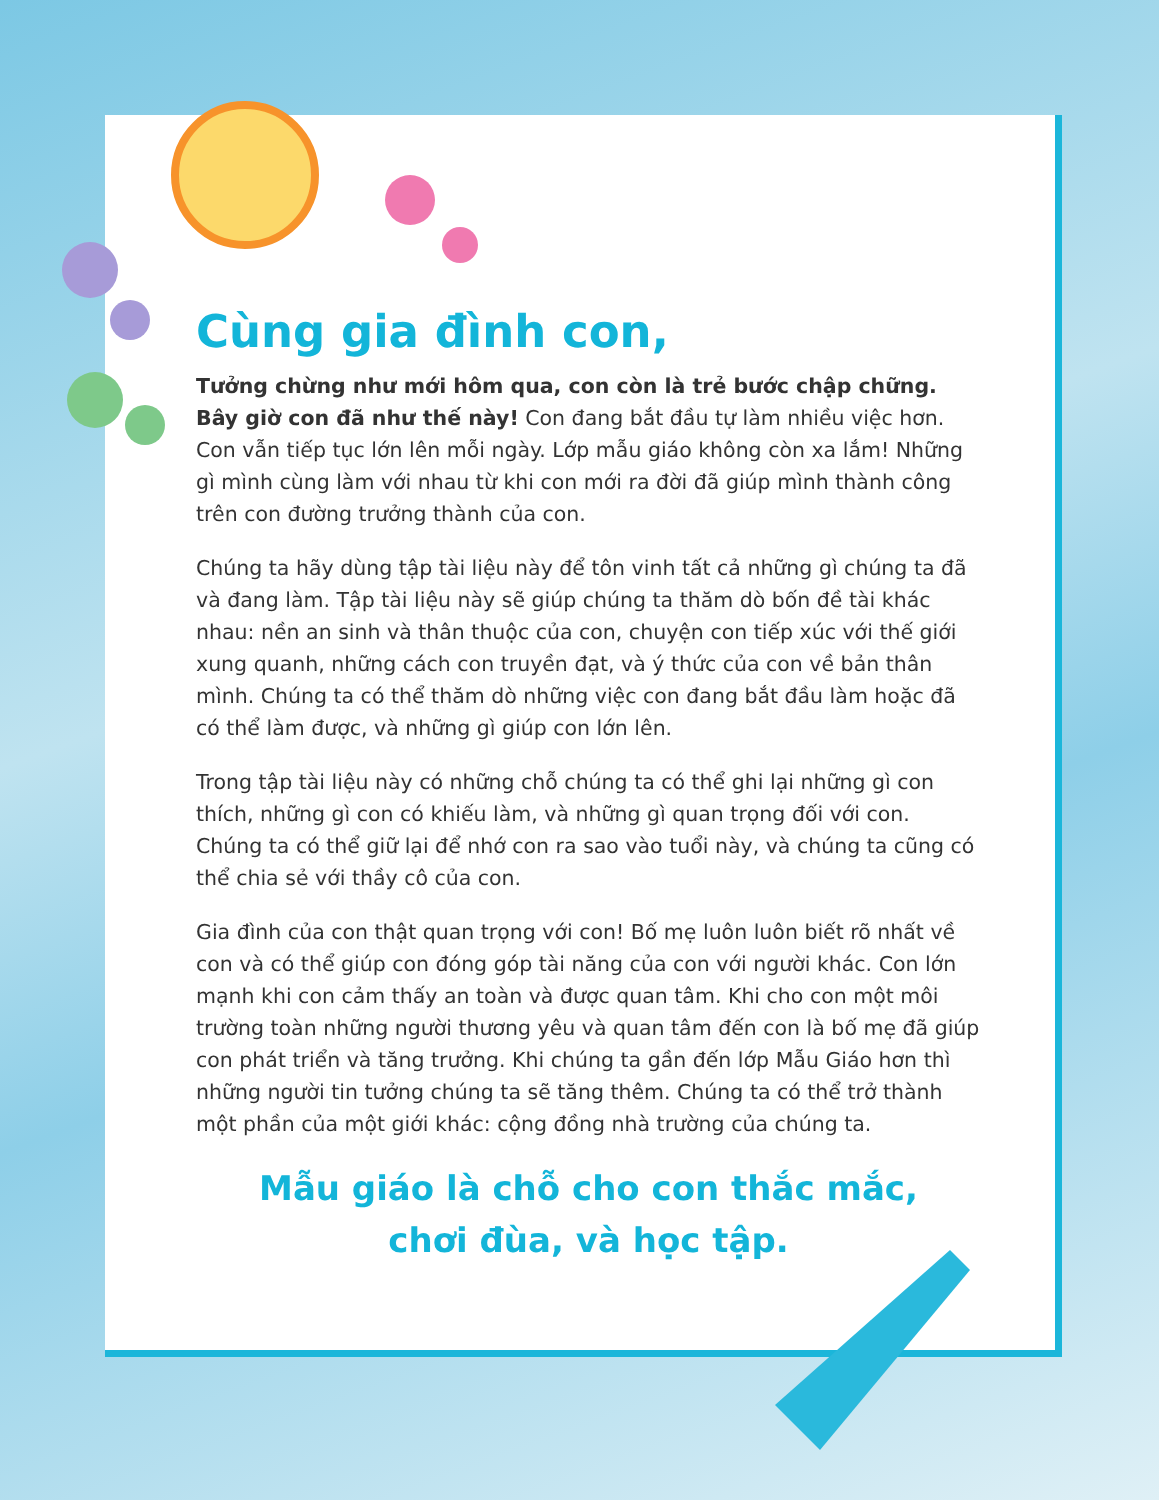Cùng gia đình con,
Tưởng chừng như mới hôm qua, con còn là trẻ bước chập chững. Bây giờ con đã như thế này! Con đang bắt đầu tự làm nhiều việc hơn. Con vẫn tiếp tục lớn lên mỗi ngày. Lớp mẫu giáo không còn xa lắm! Những gì mình cùng làm với nhau từ khi con mới ra đời đã giúp mình thành công trên con đường trưởng thành của con.
Chúng ta hãy dùng tập tài liệu này để tôn vinh tất cả những gì chúng ta đã và đang làm. Tập tài liệu này sẽ giúp chúng ta thăm dò bốn đề tài khác nhau: nền an sinh và thân thuộc của con, chuyện con tiếp xúc với thế giới xung quanh, những cách con truyền đạt, và ý thức của con về bản thân mình. Chúng ta có thể thăm dò những việc con đang bắt đầu làm hoặc đã có thể làm được, và những gì giúp con lớn lên.
Trong tập tài liệu này có những chỗ chúng ta có thể ghi lại những gì con thích, những gì con có khiếu làm, và những gì quan trọng đối với con. Chúng ta có thể giữ lại để nhớ con ra sao vào tuổi này, và chúng ta cũng có thể chia sẻ với thầy cô của con.
Gia đình của con thật quan trọng với con! Bố mẹ luôn luôn biết rõ nhất về con và có thể giúp con đóng góp tài năng của con với người khác. Con lớn mạnh khi con cảm thấy an toàn và được quan tâm. Khi cho con một môi trường toàn những người thương yêu và quan tâm đến con là bố mẹ đã giúp con phát triển và tăng trưởng. Khi chúng ta gần đến lớp Mẫu Giáo hơn thì những người tin tưởng chúng ta sẽ tăng thêm. Chúng ta có thể trở thành một phần của một giới khác: cộng đồng nhà trường của chúng ta.
Mẫu giáo là chỗ cho con thắc mắc,
chơi đùa, và học tập.